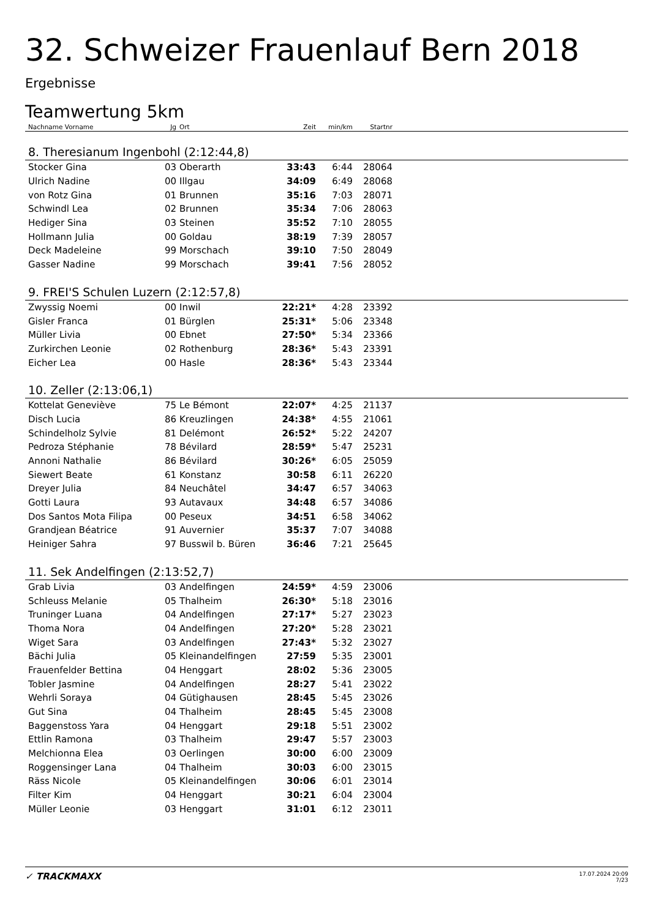32. Schweizer Frauenlauf Bern 2018
Ergebnisse
Teamwertung 5km
| Nachname Vorname | Jg | Ort | Zeit | min/km | Startnr | |
| --- | --- | --- | --- | --- | --- | --- |
| 8. Theresianum Ingenbohl (2:12:44,8) | | | | | | |
| Stocker Gina | 03 | Oberarth | 33:43 | 6:44 | 28064 | |
| Ulrich Nadine | 00 | Illgau | 34:09 | 6:49 | 28068 | |
| von Rotz Gina | 01 | Brunnen | 35:16 | 7:03 | 28071 | |
| Schwindl Lea | 02 | Brunnen | 35:34 | 7:06 | 28063 | |
| Hediger Sina | 03 | Steinen | 35:52 | 7:10 | 28055 | |
| Hollmann Julia | 00 | Goldau | 38:19 | 7:39 | 28057 | |
| Deck Madeleine | 99 | Morschach | 39:10 | 7:50 | 28049 | |
| Gasser Nadine | 99 | Morschach | 39:41 | 7:56 | 28052 | |
| 9. FREI'S Schulen Luzern (2:12:57,8) | | | | | | |
| Zwyssig Noemi | 00 | Inwil | 22:21* | 4:28 | 23392 | |
| Gisler Franca | 01 | Bürglen | 25:31* | 5:06 | 23348 | |
| Müller Livia | 00 | Ebnet | 27:50* | 5:34 | 23366 | |
| Zurkirchen Leonie | 02 | Rothenburg | 28:36* | 5:43 | 23391 | |
| Eicher Lea | 00 | Hasle | 28:36* | 5:43 | 23344 | |
| 10. Zeller (2:13:06,1) | | | | | | |
| Kottelat Geneviève | 75 | Le Bémont | 22:07* | 4:25 | 21137 | |
| Disch Lucia | 86 | Kreuzlingen | 24:38* | 4:55 | 21061 | |
| Schindelholz Sylvie | 81 | Delémont | 26:52* | 5:22 | 24207 | |
| Pedroza Stéphanie | 78 | Bévilard | 28:59* | 5:47 | 25231 | |
| Annoni Nathalie | 86 | Bévilard | 30:26* | 6:05 | 25059 | |
| Siewert Beate | 61 | Konstanz | 30:58 | 6:11 | 26220 | |
| Dreyer Julia | 84 | Neuchâtel | 34:47 | 6:57 | 34063 | |
| Gotti Laura | 93 | Autavaux | 34:48 | 6:57 | 34086 | |
| Dos Santos Mota Filipa | 00 | Peseux | 34:51 | 6:58 | 34062 | |
| Grandjean Béatrice | 91 | Auvernier | 35:37 | 7:07 | 34088 | |
| Heiniger Sahra | 97 | Busswil b. Büren | 36:46 | 7:21 | 25645 | |
| 11. Sek Andelfingen (2:13:52,7) | | | | | | |
| Grab Livia | 03 | Andelfingen | 24:59* | 4:59 | 23006 | |
| Schleuss Melanie | 05 | Thalheim | 26:30* | 5:18 | 23016 | |
| Truninger Luana | 04 | Andelfingen | 27:17* | 5:27 | 23023 | |
| Thoma Nora | 04 | Andelfingen | 27:20* | 5:28 | 23021 | |
| Wiget Sara | 03 | Andelfingen | 27:43* | 5:32 | 23027 | |
| Bächi Julia | 05 | Kleinandelfingen | 27:59 | 5:35 | 23001 | |
| Frauenfelder Bettina | 04 | Henggart | 28:02 | 5:36 | 23005 | |
| Tobler Jasmine | 04 | Andelfingen | 28:27 | 5:41 | 23022 | |
| Wehrli Soraya | 04 | Gütighausen | 28:45 | 5:45 | 23026 | |
| Gut Sina | 04 | Thalheim | 28:45 | 5:45 | 23008 | |
| Baggenstoss Yara | 04 | Henggart | 29:18 | 5:51 | 23002 | |
| Ettlin Ramona | 03 | Thalheim | 29:47 | 5:57 | 23003 | |
| Melchionna Elea | 03 | Oerlingen | 30:00 | 6:00 | 23009 | |
| Roggensinger Lana | 04 | Thalheim | 30:03 | 6:00 | 23015 | |
| Räss Nicole | 05 | Kleinandelfingen | 30:06 | 6:01 | 23014 | |
| Filter Kim | 04 | Henggart | 30:21 | 6:04 | 23004 | |
| Müller Leonie | 03 | Henggart | 31:01 | 6:12 | 23011 | |
✓ TRACKMAXX
17.07.2024 20:09
7/23